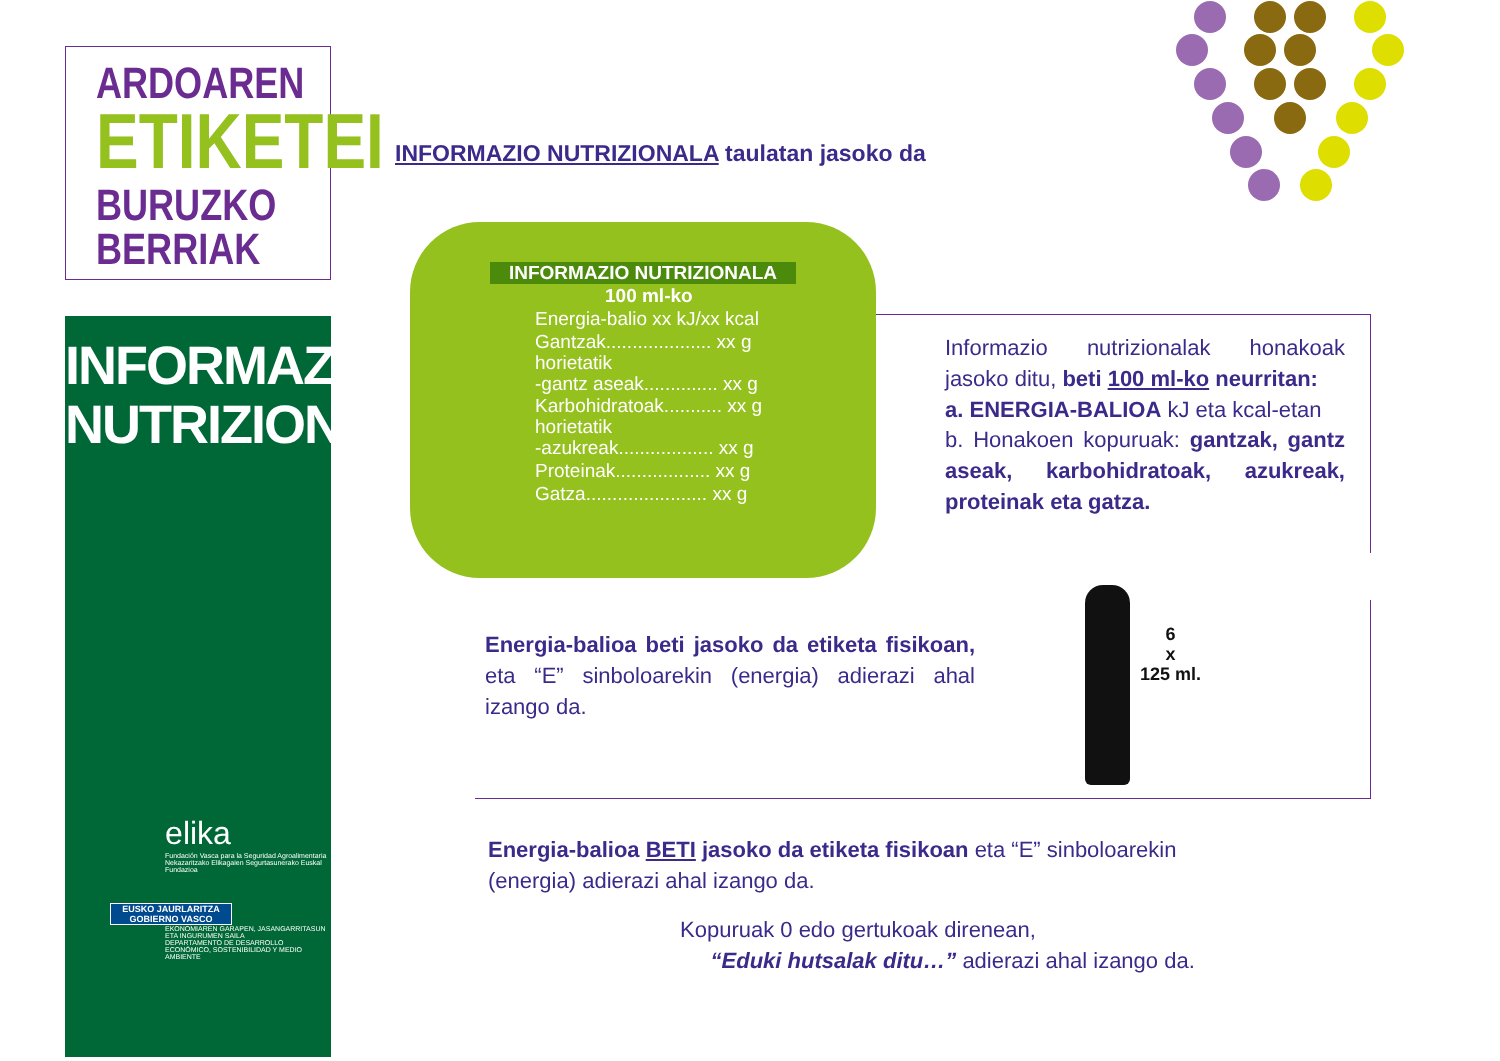ARDOAREN
ETIKETEI
BURUZKO BERRIAK
INFORMAZIO
NUTRIZIONALA
elika
Fundación Vasca para la Seguridad Agroalimentaria
Nekazaritzako Elikagaien Segurtasunerako Euskal Fundazioa
EUSKO JAURLARITZA
GOBIERNO VASCO
EKONOMIAREN GARAPEN, JASANGARRITASUN ETA INGURUMEN SAILA
DEPARTAMENTO DE DESARROLLO ECONÓMICO, SOSTENIBILIDAD Y MEDIO AMBIENTE
INFORMAZIO NUTRIZIONALA taulatan jasoko da
INFORMAZIO NUTRIZIONALA
100 ml-ko
Energia-balio xx kJ/xx kcal
Gantzak.................... xx g
horietatik
-gantz aseak.............. xx g
Karbohidratoak........... xx g
horietatik
-azukreak.................. xx g
Proteinak.................. xx g
Gatza....................... xx g
Informazio nutrizionalak honakoak jasoko ditu, beti 100 ml-ko neurritan:
a. ENERGIA-BALIOA kJ eta kcal-etan
b. Honakoen kopuruak: gantzak, gantz aseak, karbohidratoak, azukreak, proteinak eta gatza.
Energia-balioa beti jasoko da etiketa fisikoan, eta “E” sinboloarekin (energia) adierazi ahal izango da.
6
x
125 ml.
Energia-balioa BETI jasoko da etiketa fisikoan eta “E” sinboloarekin (energia) adierazi ahal izango da.
Kopuruak 0 edo gertukoak direnean,
“Eduki hutsalak ditu…” adierazi ahal izango da.